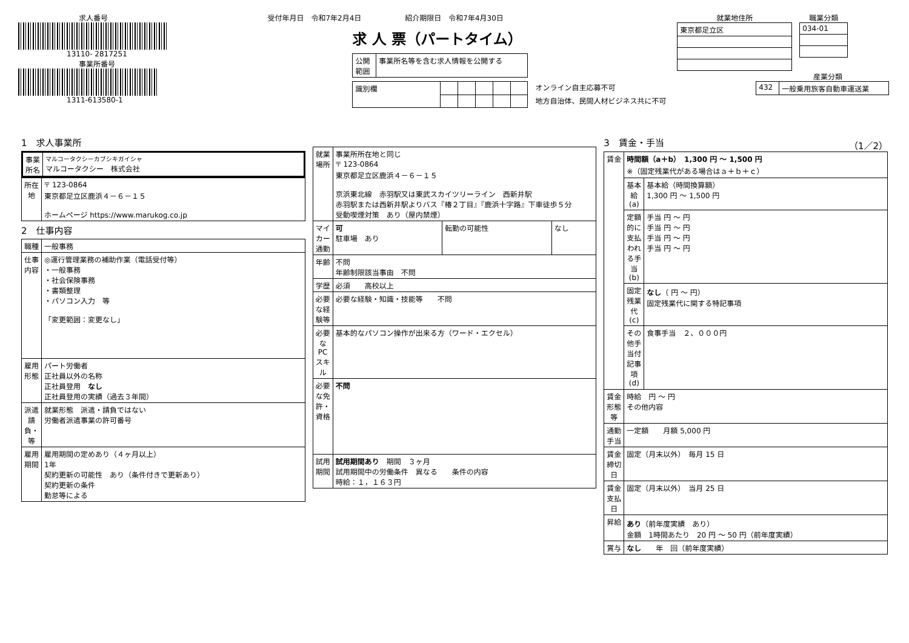求人番号
13110- 2817251
事業所番号
1311-613580-1
受付年月日　令和7年2月4日　　　　　　紹介期限日　令和7年4月30日
求 人 票（パートタイム）
| 公開 範囲 | 事業所名等を含む求人情報を公開する |
| 識別欄 | | | | | |
オンライン自主応募不可
地方自治体、民間人材ビジネス共に不可
就業地住所
| 東京都足立区 |
職業分類
| 034-01 |
産業分類
| 432 | 一般乗用旅客自動車運送業 |
1　求人事業所
| 事業所名 | マルコータクシーカブシキガイシャ マルコータクシー 株式会社 |
| 所在地 | 〒 123-0864 東京都足立区鹿浜４－６－１５ ホームページ https://www.marukog.co.jp |
2　仕事内容
| 職種 | 一般事務 |
| 仕事内容 | ◎運行管理業務の補助作業（電話受付等） ・一般事務 ・社会保険事務 ・書類整理 ・パソコン入力 等 「変更範囲：変更なし」 |
| 雇用形態 | パート労働者 正社員以外の名称 正社員登用 なし 正社員登用の実績（過去３年間） |
| 派遣請負・等 | 就業形態 派遣・請負ではない 労働者派遣事業の許可番号 |
| 雇用期間 | 雇用期間の定めあり（４ヶ月以上） 1年 契約更新の可能性 あり（条件付きで更新あり） 契約更新の条件 勤怠等による |
| 就業場所 | 事業所所在地と同じ 〒 123-0864 東京都足立区鹿浜４－６－１５ 京浜東北線 赤羽駅又は東武スカイツリーライン 西新井駅 赤羽駅または西新井駅よりバス『椿２丁目』『鹿浜十字路』下車徒歩５分 受動喫煙対策 あり（屋内禁煙） | | |
| マイカー通勤 | 可 駐車場 あり | 転勤の可能性 | なし |
| 年齢 | 不問 年齢制限該当事由 不問 | | |
| 学歴 | 必須 高校以上 | | |
| 必要な経験等 | 必要な経験・知識・技能等 不問 | | |
| 必要なPCスキル | 基本的なパソコン操作が出来る方（ワード・エクセル） | | |
| 必要な免許・資格 | 不問 | | |
| 試用期間 | 試用期間あり 期間 ３ヶ月 試用期間中の労働条件 異なる 条件の内容 時給：１，１６３円 | | |
3　賃金・手当 （1／2）
| 賃金 | 時間額（a＋b） 1,300 円 ～ 1,500 円 ※（固定残業代がある場合はａ＋ｂ＋ｃ） | |
| | 基本給(a) | 基本給（時間換算額） 1,300 円 ～ 1,500 円 |
| | 定額的に支払われる手当(b) | 手当 円 ～ 円 手当 円 ～ 円 手当 円 ～ 円 手当 円 ～ 円 |
| | 固定残業代(c) | なし （ 円 ～ 円） 固定残業代に関する特記事項 |
| | その他手当付記事項(d) | 食事手当 ２、０００円 |
| 賃金形態等 | 時給 円 ～ 円 その他内容 | |
| 通勤手当 | 一定額 月額 5,000 円 | |
| 賃金締切日 | 固定（月末以外） 毎月 15 日 | |
| 賃金支払日 | 固定（月末以外） 当月 25 日 | |
| 昇給 | あり （前年度実績 あり） 金額 1時間あたり 20 円 ～ 50 円（前年度実績） | |
| 賞与 | なし 年 回（前年度実績） | |